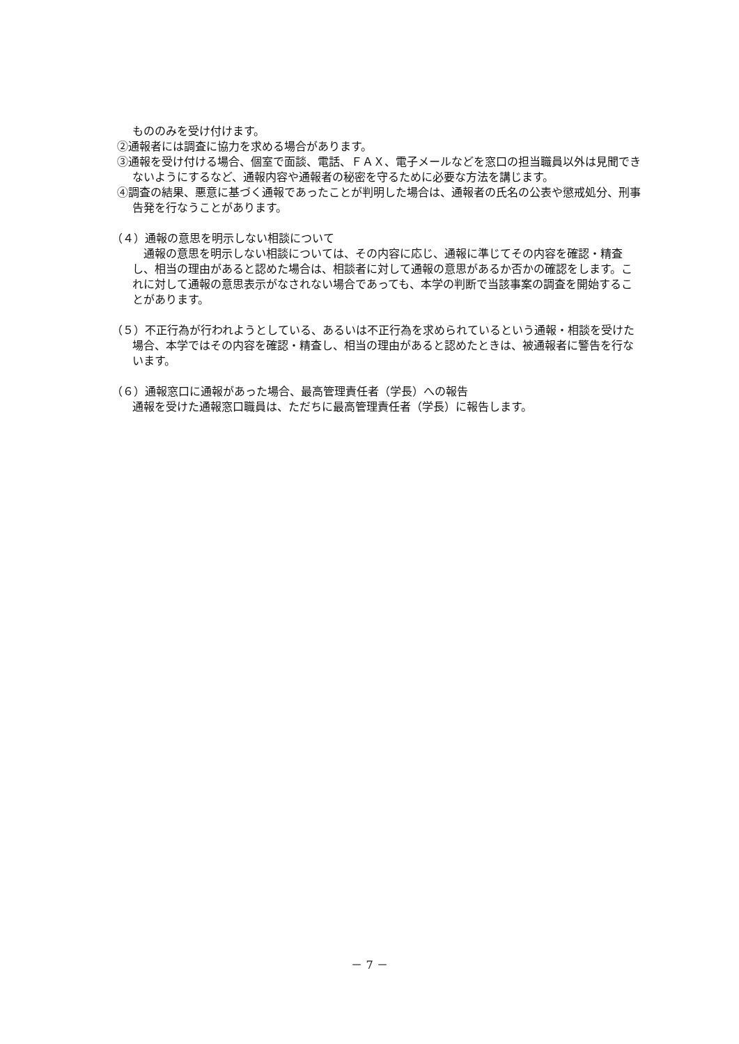もののみを受け付けます。
②通報者には調査に協力を求める場合があります。
③通報を受け付ける場合、個室で面談、電話、ＦＡＸ、電子メールなどを窓口の担当職員以外は見聞できないようにするなど、通報内容や通報者の秘密を守るために必要な方法を講じます。
④調査の結果、悪意に基づく通報であったことが判明した場合は、通報者の氏名の公表や懲戒処分、刑事告発を行なうことがあります。
（４）通報の意思を明示しない相談について
　通報の意思を明示しない相談については、その内容に応じ、通報に準じてその内容を確認・精査し、相当の理由があると認めた場合は、相談者に対して通報の意思があるか否かの確認をします。これに対して通報の意思表示がなされない場合であっても、本学の判断で当該事案の調査を開始することがあります。
（５）不正行為が行われようとしている、あるいは不正行為を求められているという通報・相談を受けた場合、本学ではその内容を確認・精査し、相当の理由があると認めたときは、被通報者に警告を行ないます。
（６）通報窓口に通報があった場合、最高管理責任者（学長）への報告
通報を受けた通報窓口職員は、ただちに最高管理責任者（学長）に報告します。
－ 7 －